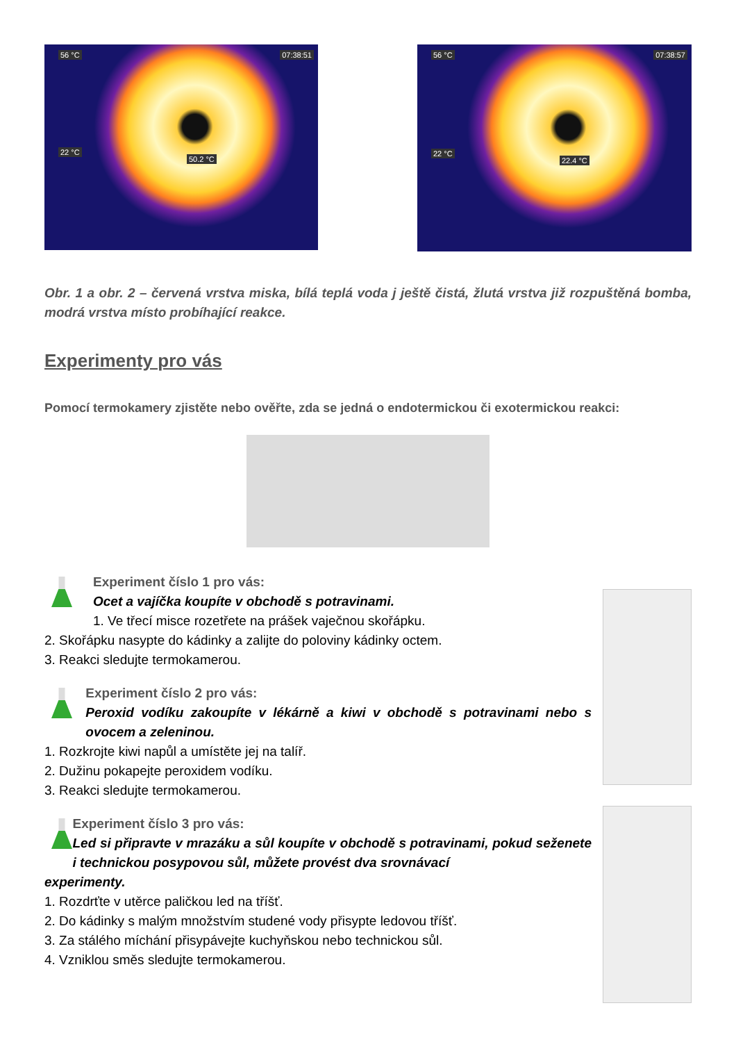56 °C 07:38:51
22 °C
50.2 °C
56 °C 07:38:57
22 °C
22.4 °C
Obr. 1 a obr. 2 – červená vrstva miska, bílá teplá voda j ještě čistá, žlutá vrstva již rozpuštěná bomba, modrá vrstva místo probíhající reakce.
Experimenty pro vás
Pomocí termokamery zjistěte nebo ověřte, zda se jedná o endotermickou či exotermickou reakci:
Experiment číslo 1 pro vás:
Ocet a vajíčka koupíte v obchodě s potravinami.
1. Ve třecí misce rozetřete na prášek vaječnou skořápku.
2. Skořápku nasypte do kádinky a zalijte do poloviny kádinky octem.
3. Reakci sledujte termokamerou.
Experiment číslo 2 pro vás:
Peroxid vodíku zakoupíte v lékárně a kiwi v obchodě s potravinami nebo s ovocem a zeleninou.
1. Rozkrojte kiwi napůl a umístěte jej na talíř.
2. Dužinu pokapejte peroxidem vodíku.
3. Reakci sledujte termokamerou.
Experiment číslo 3 pro vás:
Led si připravte v mrazáku a sůl koupíte v obchodě s potravinami, pokud seženete i technickou posypovou sůl, můžete provést dva srovnávací
experimenty.
1. Rozdrťte v utěrce paličkou led na tříšť.
2. Do kádinky s malým množstvím studené vody přisypte ledovou tříšť.
3. Za stálého míchání přisypávejte kuchyňskou nebo technickou sůl.
4. Vzniklou směs sledujte termokamerou.